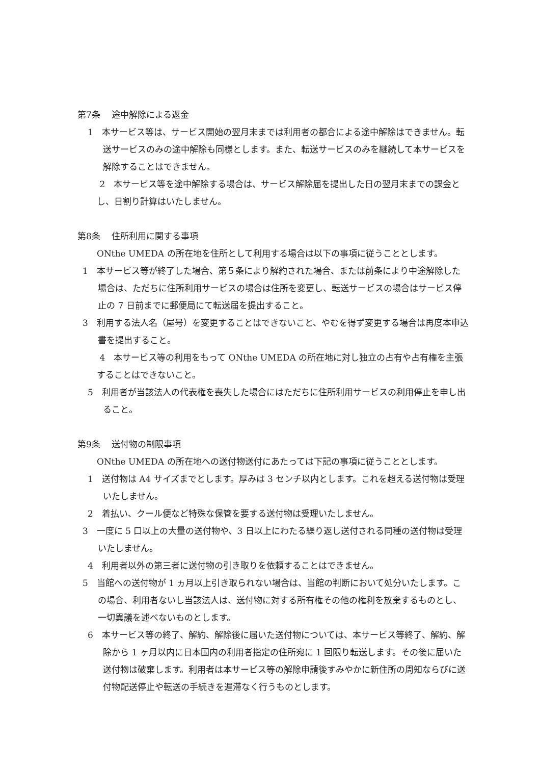第7条　 途中解除による返金
1　本サービス等は、サービス開始の翌月末までは利用者の都合による途中解除はできません。転送サービスのみの途中解除も同様とします。また、転送サービスのみを継続して本サービスを解除することはできません。
2　本サービス等を途中解除する場合は、サービス解除届を提出した日の翌月末までの課金とし、日割り計算はいたしません。
第8条　 住所利用に関する事項
ONthe UMEDA の所在地を住所として利用する場合は以下の事項に従うこととします。
1　本サービス等が終了した場合、第５条により解約された場合、または前条により中途解除した場合は、ただちに住所利用サービスの場合は住所を変更し、転送サービスの場合はサービス停止の 7 日前までに郵便局にて転送届を提出すること。
3　利用する法人名（屋号）を変更することはできないこと、やむを得ず変更する場合は再度本申込書を提出すること。
4　本サービス等の利用をもって ONthe UMEDA の所在地に対し独立の占有や占有権を主張することはできないこと。
5　利用者が当該法人の代表権を喪失した場合にはただちに住所利用サービスの利用停止を申し出ること。
第9条　 送付物の制限事項
ONthe UMEDA の所在地への送付物送付にあたっては下記の事項に従うこととします。
1　送付物は A4 サイズまでとします。厚みは 3 センチ以内とします。これを超える送付物は受理いたしません。
2　着払い、クール便など特殊な保管を要する送付物は受理いたしません。
3　一度に 5 口以上の大量の送付物や、3 日以上にわたる繰り返し送付される同種の送付物は受理いたしません。
4　利用者以外の第三者に送付物の引き取りを依頼することはできません。
5　当館への送付物が 1 ヵ月以上引き取られない場合は、当館の判断において処分いたします。この場合、利用者ないし当該法人は、送付物に対する所有権その他の権利を放棄するものとし、一切異議を述べないものとします。
6　本サービス等の終了、解約、解除後に届いた送付物については、本サービス等終了、解約、解除から 1 ヶ月以内に日本国内の利用者指定の住所宛に 1 回限り転送します。その後に届いた送付物は破棄します。利用者は本サービス等の解除申請後すみやかに新住所の周知ならびに送付物配送停止や転送の手続きを遅滞なく行うものとします。